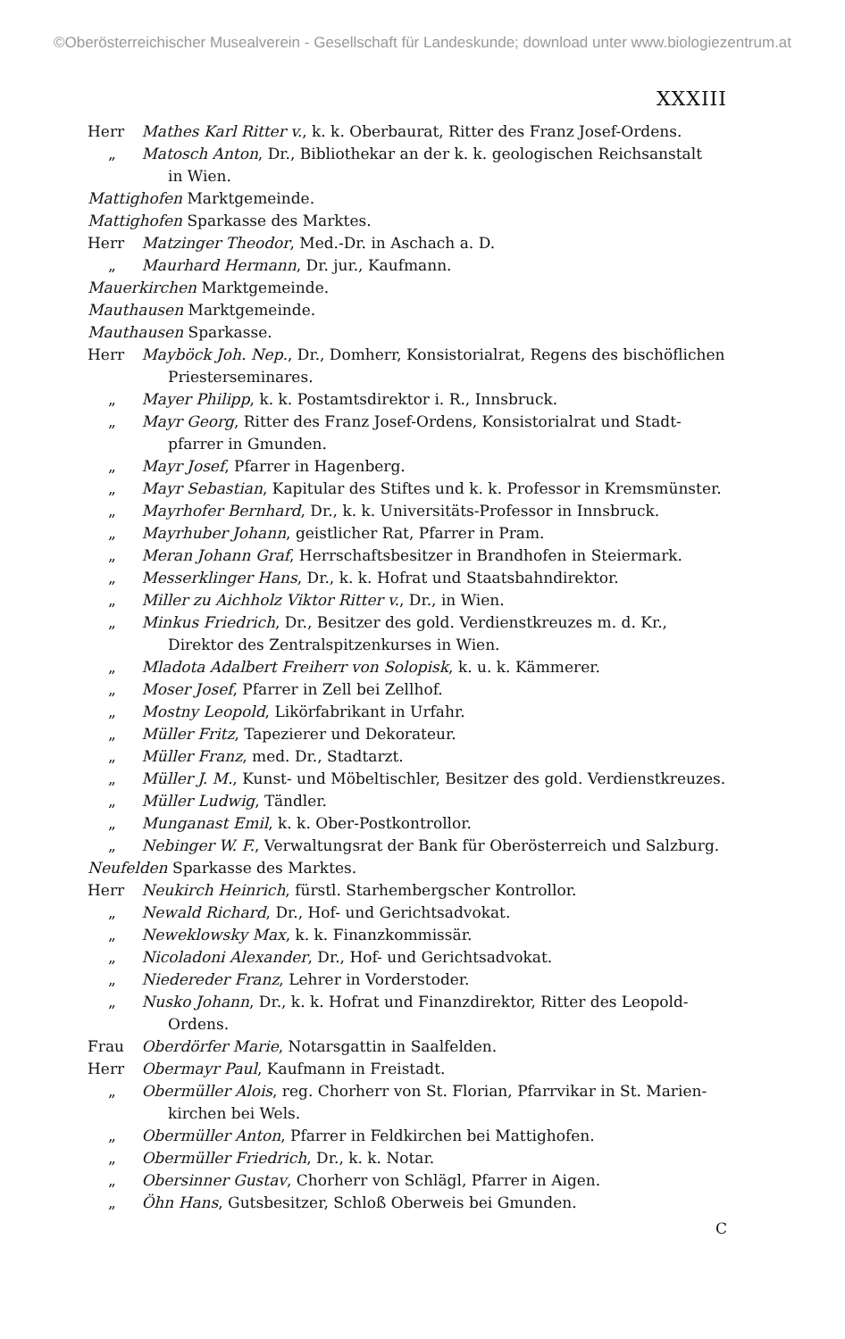©Oberösterreichischer Musealverein - Gesellschaft für Landeskunde; download unter www.biologiezentrum.at
XXXIII
Herr Mathes Karl Ritter v., k. k. Oberbaurat, Ritter des Franz Josef-Ordens.
„ Matosch Anton, Dr., Bibliothekar an der k. k. geologischen Reichsanstalt
in Wien.
Mattighofen Marktgemeinde.
Mattighofen Sparkasse des Marktes.
Herr Matzinger Theodor, Med.-Dr. in Aschach a. D.
„ Maurhard Hermann, Dr. jur., Kaufmann.
Mauerkirchen Marktgemeinde.
Mauthausen Marktgemeinde.
Mauthausen Sparkasse.
Herr Mayböck Joh. Nep., Dr., Domherr, Konsistorialrat, Regens des bischöflichen
Priesterseminares.
„ Mayer Philipp, k. k. Postamtsdirektor i. R., Innsbruck.
„ Mayr Georg, Ritter des Franz Josef-Ordens, Konsistorialrat und Stadt-
pfarrer in Gmunden.
„ Mayr Josef, Pfarrer in Hagenberg.
„ Mayr Sebastian, Kapitular des Stiftes und k. k. Professor in Kremsmünster.
„ Mayrhofer Bernhard, Dr., k. k. Universitäts-Professor in Innsbruck.
„ Mayrhuber Johann, geistlicher Rat, Pfarrer in Pram.
„ Meran Johann Graf, Herrschaftsbesitzer in Brandhofen in Steiermark.
„ Messerklinger Hans, Dr., k. k. Hofrat und Staatsbahndirektor.
„ Miller zu Aichholz Viktor Ritter v., Dr., in Wien.
„ Minkus Friedrich, Dr., Besitzer des gold. Verdienstkreuzes m. d. Kr.,
Direktor des Zentralspitzenkurses in Wien.
„ Mladota Adalbert Freiherr von Solopisk, k. u. k. Kämmerer.
„ Moser Josef, Pfarrer in Zell bei Zellhof.
„ Mostny Leopold, Likörfabrikant in Urfahr.
„ Müller Fritz, Tapezierer und Dekorateur.
„ Müller Franz, med. Dr., Stadtarzt.
„ Müller J. M., Kunst- und Möbeltischler, Besitzer des gold. Verdienstkreuzes.
„ Müller Ludwig, Tändler.
„ Munganast Emil, k. k. Ober-Postkontrollor.
„ Nebinger W. F., Verwaltungsrat der Bank für Oberösterreich und Salzburg.
Neufelden Sparkasse des Marktes.
Herr Neukirch Heinrich, fürstl. Starhembergscher Kontrollor.
„ Newald Richard, Dr., Hof- und Gerichtsadvokat.
„ Neweklowsky Max, k. k. Finanzkommissär.
„ Nicoladoni Alexander, Dr., Hof- und Gerichtsadvokat.
„ Niedereder Franz, Lehrer in Vorderstoder.
„ Nusko Johann, Dr., k. k. Hofrat und Finanzdirektor, Ritter des Leopold-
Ordens.
Frau Oberdörfer Marie, Notarsgattin in Saalfelden.
Herr Obermayr Paul, Kaufmann in Freistadt.
„ Obermüller Alois, reg. Chorherr von St. Florian, Pfarrvikar in St. Marien-
kirchen bei Wels.
„ Obermüller Anton, Pfarrer in Feldkirchen bei Mattighofen.
„ Obermüller Friedrich, Dr., k. k. Notar.
„ Obersinner Gustav, Chorherr von Schlägl, Pfarrer in Aigen.
„ Öhn Hans, Gutsbesitzer, Schloß Oberweis bei Gmunden.
C